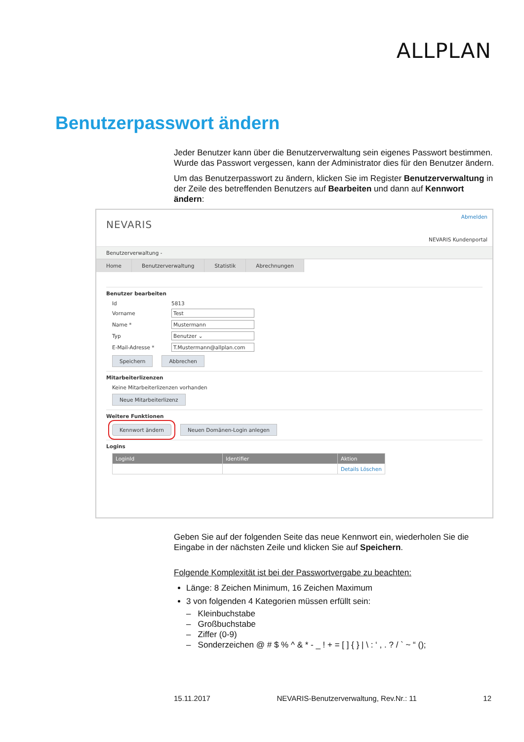ALLPLAN
Benutzerpasswort ändern
Jeder Benutzer kann über die Benutzerverwaltung sein eigenes Passwort bestimmen. Wurde das Passwort vergessen, kann der Administrator dies für den Benutzer ändern.
Um das Benutzerpasswort zu ändern, klicken Sie im Register Benutzerverwaltung in der Zeile des betreffenden Benutzers auf Bearbeiten und dann auf Kennwort ändern:
NEVARIS
Abmelden
NEVARIS Kundenportal
Benutzerverwaltung -
Home Benutzerverwaltung Statistik Abrechnungen
Benutzer bearbeiten
Id 5813
Vorname Test
Name * Mustermann
Typ Benutzer ⌄
E-Mail-Adresse * T.Mustermann@allplan.com
Speichern Abbrechen
Mitarbeiterlizenzen
Keine Mitarbeiterlizenzen vorhanden
Neue Mitarbeiterlizenz
Weitere Funktionen
Kennwort ändern Neuen Domänen-Login anlegen
Logins
| LoginId | Identifier | Aktion |
| --- | --- | --- |
| | | Details Löschen |
Geben Sie auf der folgenden Seite das neue Kennwort ein, wiederholen Sie die Eingabe in der nächsten Zeile und klicken Sie auf Speichern.
Folgende Komplexität ist bei der Passwortvergabe zu beachten:
Länge: 8 Zeichen Minimum, 16 Zeichen Maximum
3 von folgenden 4 Kategorien müssen erfüllt sein:
– Kleinbuchstabe
– Großbuchstabe
– Ziffer (0-9)
– Sonderzeichen @ # $ % ^ & * - _ ! + = [ ] { } | \ : ‘ , . ? / ` ~ “ ();
15.11.2017 NEVARIS-Benutzerverwaltung, Rev.Nr.: 11 12